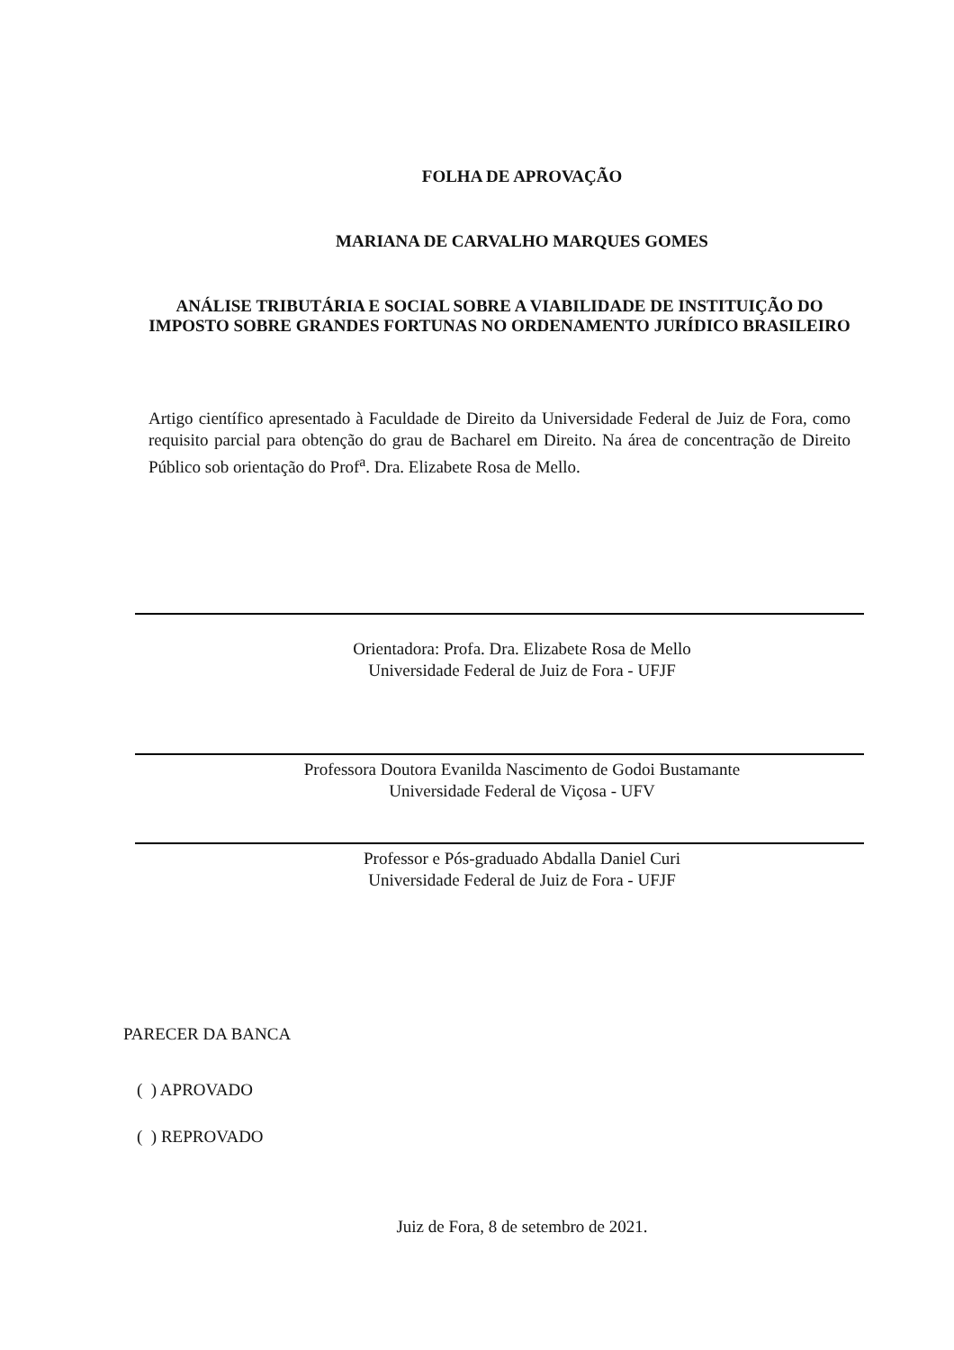FOLHA DE APROVAÇÃO
MARIANA DE CARVALHO MARQUES GOMES
ANÁLISE TRIBUTÁRIA E SOCIAL SOBRE A VIABILIDADE DE INSTITUIÇÃO DO IMPOSTO SOBRE GRANDES FORTUNAS NO ORDENAMENTO JURÍDICO BRASILEIRO
Artigo científico apresentado à Faculdade de Direito da Universidade Federal de Juiz de Fora, como requisito parcial para obtenção do grau de Bacharel em Direito. Na área de concentração de Direito Público sob orientação do Prof<sup>a</sup>. Dra. Elizabete Rosa de Mello.
Orientadora: Profa. Dra. Elizabete Rosa de Mello
Universidade Federal de Juiz de Fora - UFJF
Professora Doutora Evanilda Nascimento de Godoi Bustamante
Universidade Federal de Viçosa - UFV
Professor e Pós-graduado Abdalla Daniel Curi
Universidade Federal de Juiz de Fora - UFJF
PARECER DA BANCA
( ) APROVADO
( ) REPROVADO
Juiz de Fora, 8 de setembro de 2021.